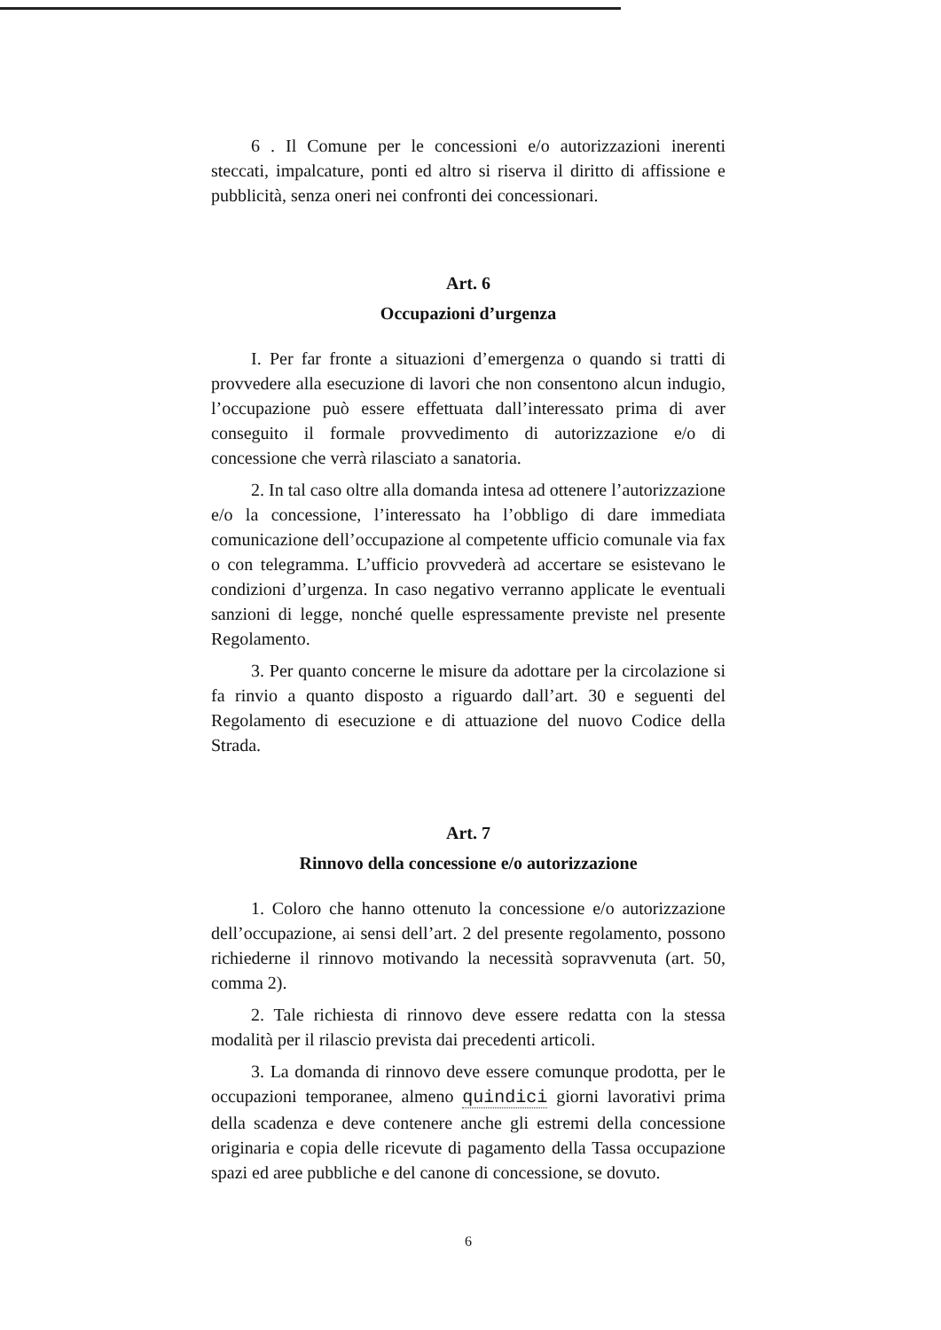6 . Il Comune per le concessioni e/o autorizzazioni inerenti steccati, impalcature, ponti ed altro si riserva il diritto di affissione e pubblicità, senza oneri nei confronti dei concessionari.
Art. 6
Occupazioni d’urgenza
I. Per far fronte a situazioni d’emergenza o quando si tratti di provvedere alla esecuzione di lavori che non consentono alcun indugio, l’occupazione può essere effettuata dall’interessato prima di aver conseguito il formale provvedimento di autorizzazione e/o di concessione che verrà rilasciato a sanatoria.
2. In tal caso oltre alla domanda intesa ad ottenere l’autorizzazione e/o la concessione, l’interessato ha l’obbligo di dare immediata comunicazione dell’occupazione al competente ufficio comunale via fax o con telegramma. L’ufficio provvederà ad accertare se esistevano le condizioni d’urgenza. In caso negativo verranno applicate le eventuali sanzioni di legge, nonché quelle espressamente previste nel presente Regolamento.
3. Per quanto concerne le misure da adottare per la circolazione si fa rinvio a quanto disposto a riguardo dall’art. 30 e seguenti del Regolamento di esecuzione e di attuazione del nuovo Codice della Strada.
Art. 7
Rinnovo della concessione e/o autorizzazione
1. Coloro che hanno ottenuto la concessione e/o autorizzazione dell’occupazione, ai sensi dell’art. 2 del presente regolamento, possono richiederne il rinnovo motivando la necessità sopravvenuta (art. 50, comma 2).
2. Tale richiesta di rinnovo deve essere redatta con la stessa modalità per il rilascio prevista dai precedenti articoli.
3. La domanda di rinnovo deve essere comunque prodotta, per le occupazioni temporanee, almeno quindici giorni lavorativi prima della scadenza e deve contenere anche gli estremi della concessione originaria e copia delle ricevute di pagamento della Tassa occupazione spazi ed aree pubbliche e del canone di concessione, se dovuto.
6